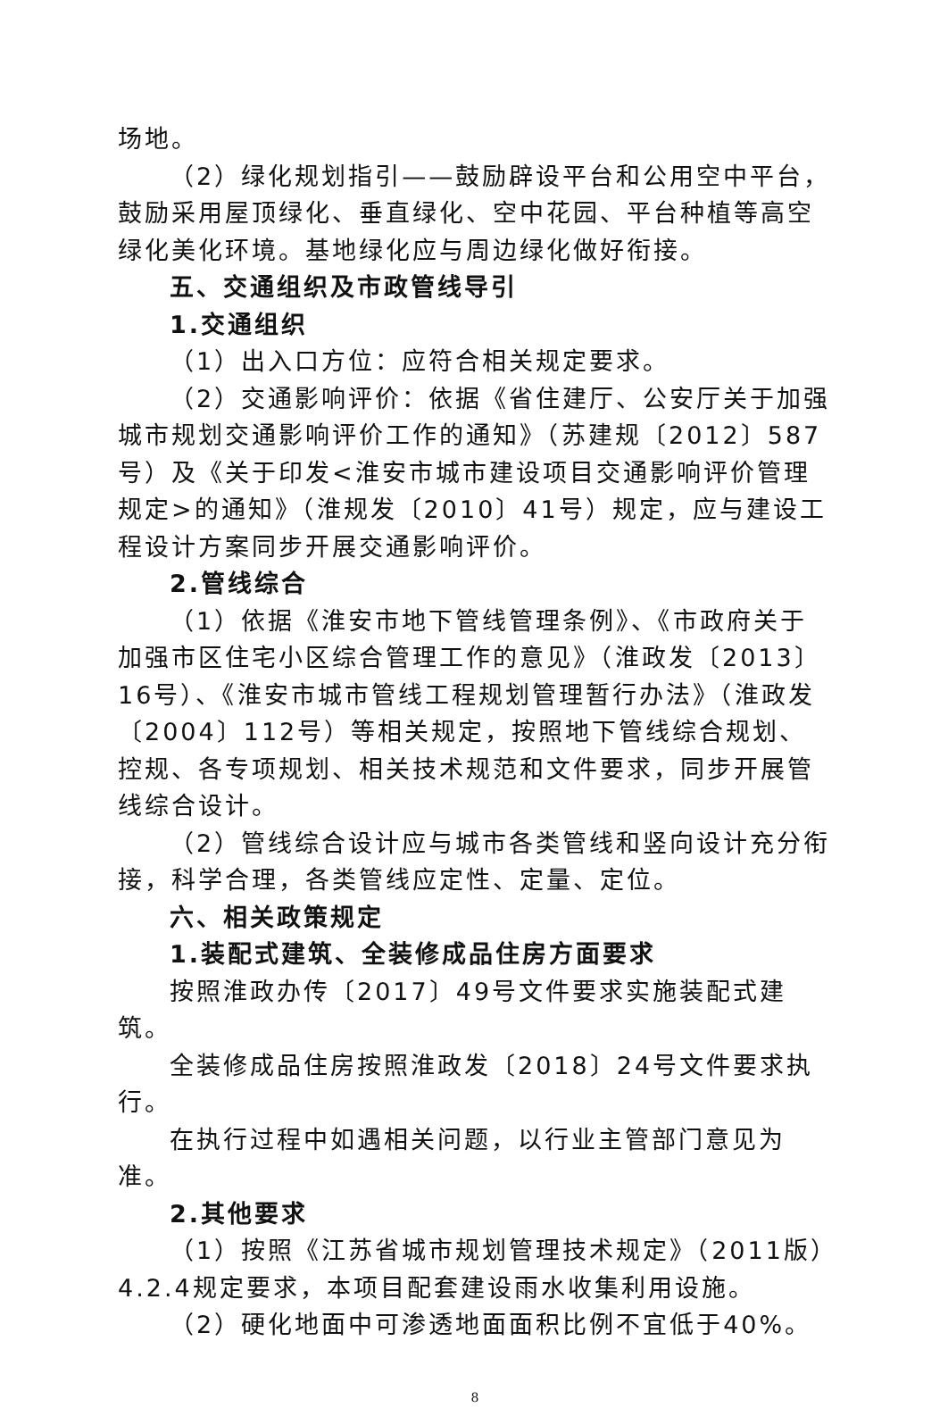场地。
（2）绿化规划指引——鼓励辟设平台和公用空中平台，鼓励采用屋顶绿化、垂直绿化、空中花园、平台种植等高空绿化美化环境。基地绿化应与周边绿化做好衔接。
五、交通组织及市政管线导引
1.交通组织
（1）出入口方位：应符合相关规定要求。
（2）交通影响评价：依据《省住建厅、公安厅关于加强城市规划交通影响评价工作的通知》（苏建规〔2012〕587号）及《关于印发<淮安市城市建设项目交通影响评价管理规定>的通知》（淮规发〔2010〕41号）规定，应与建设工程设计方案同步开展交通影响评价。
2.管线综合
（1）依据《淮安市地下管线管理条例》、《市政府关于加强市区住宅小区综合管理工作的意见》（淮政发〔2013〕16号）、《淮安市城市管线工程规划管理暂行办法》（淮政发〔2004〕112号）等相关规定，按照地下管线综合规划、控规、各专项规划、相关技术规范和文件要求，同步开展管线综合设计。
（2）管线综合设计应与城市各类管线和竖向设计充分衔接，科学合理，各类管线应定性、定量、定位。
六、相关政策规定
1.装配式建筑、全装修成品住房方面要求
按照淮政办传〔2017〕49号文件要求实施装配式建筑。
全装修成品住房按照淮政发〔2018〕24号文件要求执行。
在执行过程中如遇相关问题，以行业主管部门意见为准。
2.其他要求
（1）按照《江苏省城市规划管理技术规定》（2011版）4.2.4规定要求，本项目配套建设雨水收集利用设施。
（2）硬化地面中可渗透地面面积比例不宜低于40%。
8